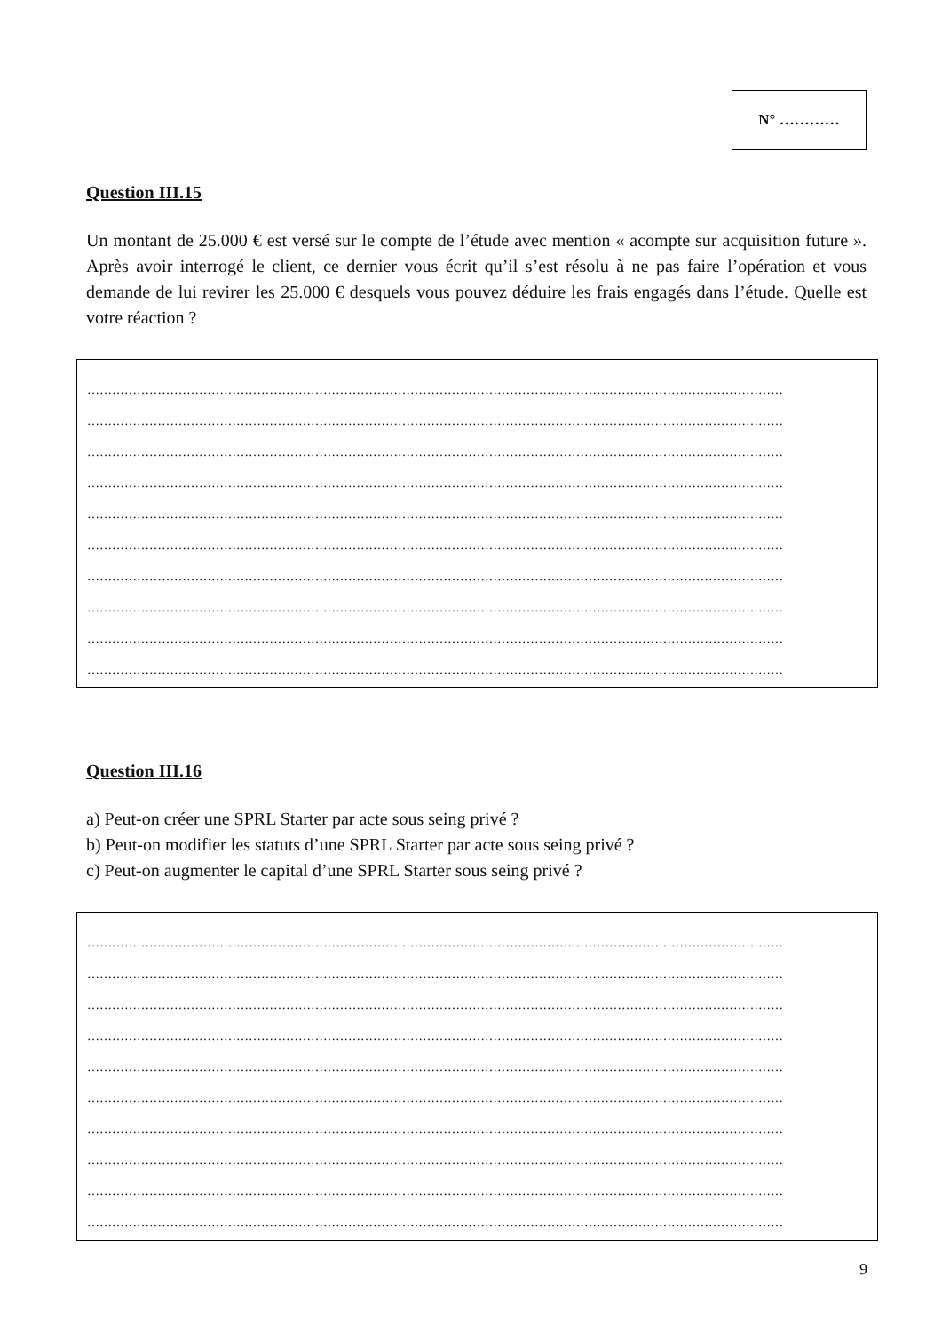N° …………
Question III.15
Un montant de 25.000 € est versé sur le compte de l’étude avec mention « acompte sur acquisition future ». Après avoir interrogé le client, ce dernier vous écrit qu’il s’est résolu à ne pas faire l’opération et vous demande de lui revirer les 25.000 € desquels vous pouvez déduire les frais engagés dans l’étude. Quelle est votre réaction ?
……………………………………………………………………………………………………………………………………………………
……………………………………………………………………………………………………………………………………………………
……………………………………………………………………………………………………………………………………………………
……………………………………………………………………………………………………………………………………………………
……………………………………………………………………………………………………………………………………………………
……………………………………………………………………………………………………………………………………………………
……………………………………………………………………………………………………………………………………………………
……………………………………………………………………………………………………………………………………………………
……………………………………………………………………………………………………………………………………………………
……………………………………………………………………………………………………………………………………………………
Question III.16
a) Peut-on créer une SPRL Starter par acte sous seing privé ?
b) Peut-on modifier les statuts d’une SPRL Starter par acte sous seing privé ?
c) Peut-on augmenter le capital d’une SPRL Starter sous seing privé ?
……………………………………………………………………………………………………………………………………………………
……………………………………………………………………………………………………………………………………………………
……………………………………………………………………………………………………………………………………………………
……………………………………………………………………………………………………………………………………………………
……………………………………………………………………………………………………………………………………………………
……………………………………………………………………………………………………………………………………………………
……………………………………………………………………………………………………………………………………………………
……………………………………………………………………………………………………………………………………………………
……………………………………………………………………………………………………………………………………………………
……………………………………………………………………………………………………………………………………………………
9